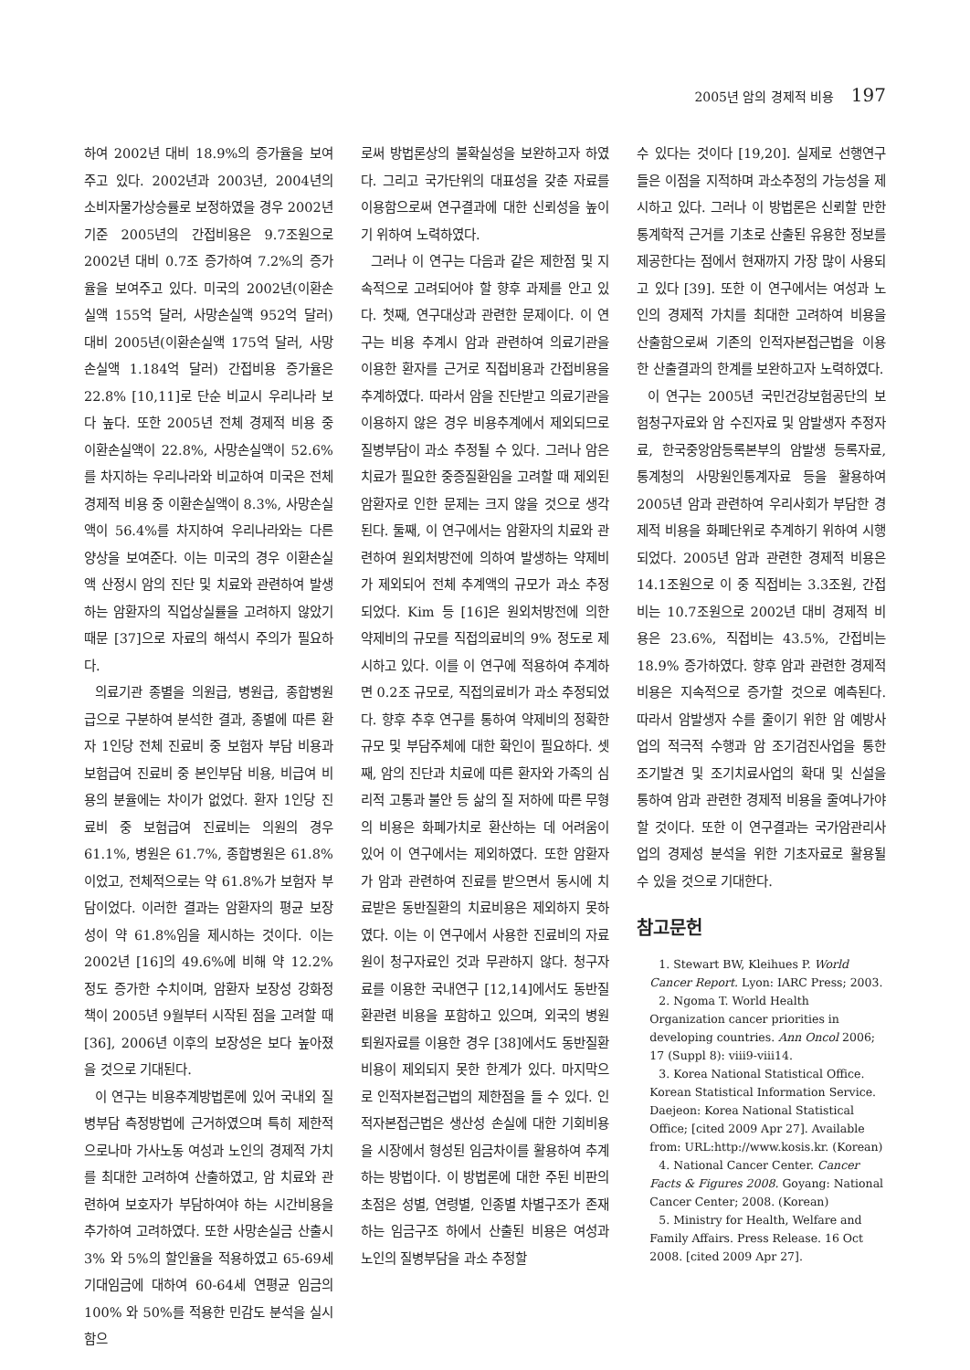2005년 암의 경제적 비용 197
하여 2002년 대비 18.9%의 증가율을 보여주고 있다. 2002년과 2003년, 2004년의 소비자물가상승률로 보정하였을 경우 2002년 기준 2005년의 간접비용은 9.7조원으로 2002년 대비 0.7조 증가하여 7.2%의 증가율을 보여주고 있다. 미국의 2002년(이환손실액 155억 달러, 사망손실액 952억 달러) 대비 2005년(이환손실액 175억 달러, 사망손실액 1.184억 달러) 간접비용 증가율은 22.8% [10,11]로 단순 비교시 우리나라 보다 높다. 또한 2005년 전체 경제적 비용 중 이환손실액이 22.8%, 사망손실액이 52.6%를 차지하는 우리나라와 비교하여 미국은 전체 경제적 비용 중 이환손실액이 8.3%, 사망손실액이 56.4%를 차지하여 우리나라와는 다른 양상을 보여준다. 이는 미국의 경우 이환손실액 산정시 암의 진단 및 치료와 관련하여 발생하는 암환자의 직업상실률을 고려하지 않았기 때문 [37]으로 자료의 해석시 주의가 필요하다.
의료기관 종별을 의원급, 병원급, 종합병원급으로 구분하여 분석한 결과, 종별에 따른 환자 1인당 전체 진료비 중 보험자 부담 비용과 보험급여 진료비 중 본인부담 비용, 비급여 비용의 분율에는 차이가 없었다. 환자 1인당 진료비 중 보험급여 진료비는 의원의 경우 61.1%, 병원은 61.7%, 종합병원은 61.8%이었고, 전체적으로는 약 61.8%가 보험자 부담이었다. 이러한 결과는 암환자의 평균 보장성이 약 61.8%임을 제시하는 것이다. 이는 2002년 [16]의 49.6%에 비해 약 12.2%정도 증가한 수치이며, 암환자 보장성 강화정책이 2005년 9월부터 시작된 점을 고려할 때 [36], 2006년 이후의 보장성은 보다 높아졌을 것으로 기대된다.
이 연구는 비용추계방법론에 있어 국내외 질병부담 측정방법에 근거하였으며 특히 제한적으로나마 가사노동 여성과 노인의 경제적 가치를 최대한 고려하여 산출하였고, 암 치료와 관련하여 보호자가 부담하여야 하는 시간비용을 추가하여 고려하였다. 또한 사망손실금 산출시 3% 와 5%의 할인율을 적용하였고 65-69세 기대임금에 대하여 60-64세 연평균 임금의 100% 와 50%를 적용한 민감도 분석을 실시함으
로써 방법론상의 불확실성을 보완하고자 하였다. 그리고 국가단위의 대표성을 갖춘 자료를 이용함으로써 연구결과에 대한 신뢰성을 높이기 위하여 노력하였다.
그러나 이 연구는 다음과 같은 제한점 및 지속적으로 고려되어야 할 향후 과제를 안고 있다. 첫째, 연구대상과 관련한 문제이다. 이 연구는 비용 추계시 암과 관련하여 의료기관을 이용한 환자를 근거로 직접비용과 간접비용을 추계하였다. 따라서 암을 진단받고 의료기관을 이용하지 않은 경우 비용추계에서 제외되므로 질병부담이 과소 추정될 수 있다. 그러나 암은 치료가 필요한 중증질환임을 고려할 때 제외된 암환자로 인한 문제는 크지 않을 것으로 생각된다. 둘째, 이 연구에서는 암환자의 치료와 관련하여 원외처방전에 의하여 발생하는 약제비가 제외되어 전체 추계액의 규모가 과소 추정되었다. Kim 등 [16]은 원외처방전에 의한 약제비의 규모를 직접의료비의 9% 정도로 제시하고 있다. 이를 이 연구에 적용하여 추계하면 0.2조 규모로, 직접의료비가 과소 추정되었다. 향후 추후 연구를 통하여 약제비의 정확한 규모 및 부담주체에 대한 확인이 필요하다. 셋째, 암의 진단과 치료에 따른 환자와 가족의 심리적 고통과 불안 등 삶의 질 저하에 따른 무형의 비용은 화폐가치로 환산하는 데 어려움이 있어 이 연구에서는 제외하였다. 또한 암환자가 암과 관련하여 진료를 받으면서 동시에 치료받은 동반질환의 치료비용은 제외하지 못하였다. 이는 이 연구에서 사용한 진료비의 자료원이 청구자료인 것과 무관하지 않다. 청구자료를 이용한 국내연구 [12,14]에서도 동반질환관련 비용을 포함하고 있으며, 외국의 병원 퇴원자료를 이용한 경우 [38]에서도 동반질환 비용이 제외되지 못한 한계가 있다. 마지막으로 인적자본접근법의 제한점을 들 수 있다. 인적자본접근법은 생산성 손실에 대한 기회비용을 시장에서 형성된 임금차이를 활용하여 추계하는 방법이다. 이 방법론에 대한 주된 비판의 초점은 성별, 연령별, 인종별 차별구조가 존재하는 임금구조 하에서 산출된 비용은 여성과 노인의 질병부담을 과소 추정할
수 있다는 것이다 [19,20]. 실제로 선행연구들은 이점을 지적하며 과소추정의 가능성을 제시하고 있다. 그러나 이 방법론은 신뢰할 만한 통계학적 근거를 기초로 산출된 유용한 정보를 제공한다는 점에서 현재까지 가장 많이 사용되고 있다 [39]. 또한 이 연구에서는 여성과 노인의 경제적 가치를 최대한 고려하여 비용을 산출함으로써 기존의 인적자본접근법을 이용한 산출결과의 한계를 보완하고자 노력하였다.
이 연구는 2005년 국민건강보험공단의 보험청구자료와 암 수진자료 및 암발생자 추정자료, 한국중앙암등록본부의 암발생 등록자료, 통계청의 사망원인통계자료 등을 활용하여 2005년 암과 관련하여 우리사회가 부담한 경제적 비용을 화폐단위로 추계하기 위하여 시행되었다. 2005년 암과 관련한 경제적 비용은 14.1조원으로 이 중 직접비는 3.3조원, 간접비는 10.7조원으로 2002년 대비 경제적 비용은 23.6%, 직접비는 43.5%, 간접비는 18.9% 증가하였다. 향후 암과 관련한 경제적 비용은 지속적으로 증가할 것으로 예측된다. 따라서 암발생자 수를 줄이기 위한 암 예방사업의 적극적 수행과 암 조기검진사업을 통한 조기발견 및 조기치료사업의 확대 및 신설을 통하여 암과 관련한 경제적 비용을 줄여나가야 할 것이다. 또한 이 연구결과는 국가암관리사업의 경제성 분석을 위한 기초자료로 활용될 수 있을 것으로 기대한다.
참고문헌
1. Stewart BW, Kleihues P. World Cancer Report. Lyon: IARC Press; 2003.
2. Ngoma T. World Health Organization cancer priorities in developing countries. Ann Oncol 2006; 17 (Suppl 8): viii9-viii14.
3. Korea National Statistical Office. Korean Statistical Information Service. Daejeon: Korea National Statistical Office; [cited 2009 Apr 27]. Available from: URL:http://www.kosis.kr. (Korean)
4. National Cancer Center. Cancer Facts & Figures 2008. Goyang: National Cancer Center; 2008. (Korean)
5. Ministry for Health, Welfare and Family Affairs. Press Release. 16 Oct 2008. [cited 2009 Apr 27].